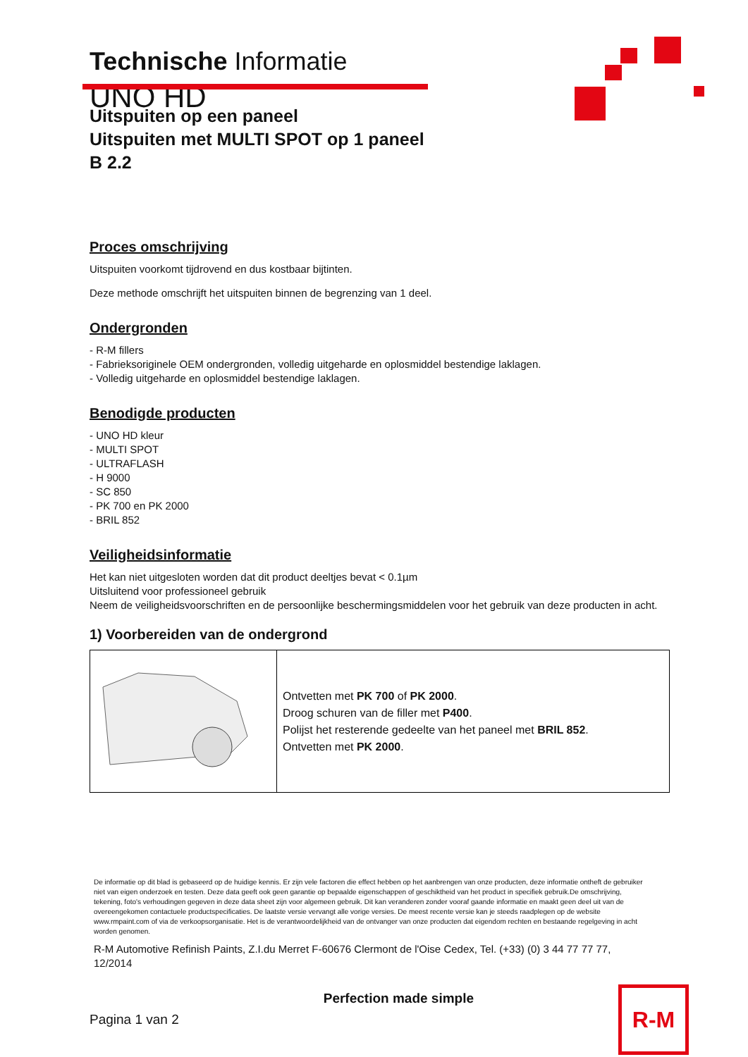Technische Informatie
UNO HD
Uitspuiten op een paneel
Uitspuiten met MULTI SPOT op 1 paneel
B 2.2
Proces omschrijving
Uitspuiten voorkomt tijdrovend en dus kostbaar bijtinten.
Deze methode omschrijft het uitspuiten binnen de begrenzing van 1 deel.
Ondergronden
- R-M fillers
- Fabrieksoriginele OEM ondergronden, volledig uitgeharde en oplosmiddel bestendige laklagen.
- Volledig uitgeharde en oplosmiddel bestendige laklagen.
Benodigde producten
- UNO HD kleur
- MULTI SPOT
- ULTRAFLASH
- H 9000
- SC 850
- PK 700 en PK 2000
- BRIL 852
Veiligheidsinformatie
Het kan niet uitgesloten worden dat dit product deeltjes bevat < 0.1µm
Uitsluitend voor professioneel gebruik
Neem de veiligheidsvoorschriften en de persoonlijke beschermingsmiddelen voor het gebruik van deze producten in acht.
1) Voorbereiden van de ondergrond
| | Ontvetten met PK 700 of PK 2000 . Droog schuren van de filler met P400 . Polijst het resterende gedeelte van het paneel met BRIL 852 . Ontvetten met PK 2000 . |
De informatie op dit blad is gebaseerd op de huidige kennis. Er zijn vele factoren die effect hebben op het aanbrengen van onze producten, deze informatie ontheft de gebruiker niet van eigen onderzoek en testen. Deze data geeft ook geen garantie op bepaalde eigenschappen of geschiktheid van het product in specifiek gebruik.De omschrijving, tekening, foto's verhoudingen gegeven in deze data sheet zijn voor algemeen gebruik. Dit kan veranderen zonder vooraf gaande informatie en maakt geen deel uit van de overeengekomen contactuele productspecificaties. De laatste versie vervangt alle vorige versies. De meest recente versie kan je steeds raadplegen op de website www.rmpaint.com of via de verkoopsorganisatie. Het is de verantwoordelijkheid van de ontvanger van onze producten dat eigendom rechten en bestaande regelgeving in acht worden genomen.
R-M Automotive Refinish Paints, Z.I.du Merret F-60676 Clermont de l'Oise Cedex, Tel. (+33) (0) 3 44 77 77 77, 12/2014
Pagina 1 van 2
Perfection made simple
R-M